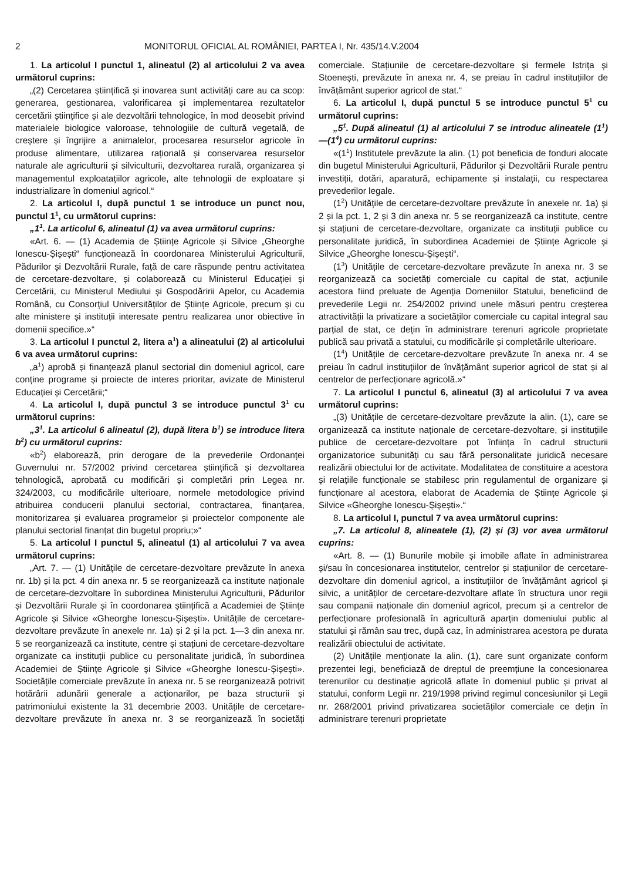2 MONITORUL OFICIAL AL ROMÂNIEI, PARTEA I, Nr. 435/14.V.2004
1. La articolul I punctul 1, alineatul (2) al articolului 2 va avea următorul cuprins:
„(2) Cercetarea științifică și inovarea sunt activități care au ca scop: generarea, gestionarea, valorificarea și implementarea rezultatelor cercetării științifice și ale dezvoltării tehnologice, în mod deosebit privind materialele biologice valoroase, tehnologiile de cultură vegetală, de creștere și îngrijire a animalelor, procesarea resurselor agricole în produse alimentare, utilizarea rațională și conservarea resurselor naturale ale agriculturii și silviculturii, dezvoltarea rurală, organizarea și managementul exploatațiilor agricole, alte tehnologii de exploatare și industrializare în domeniul agricol.“
2. La articolul I, după punctul 1 se introduce un punct nou, punctul 1<sup>1</sup>, cu următorul cuprins:
„1<sup>1</sup>. La articolul 6, alineatul (1) va avea următorul cuprins:
«Art. 6. — (1) Academia de Științe Agricole și Silvice „Gheorghe Ionescu-Șișești“ funcționează în coordonarea Ministerului Agriculturii, Pădurilor și Dezvoltării Rurale, față de care răspunde pentru activitatea de cercetare-dezvoltare, și colaborează cu Ministerul Educației și Cercetării, cu Ministerul Mediului și Gospodăririi Apelor, cu Academia Română, cu Consorțiul Universităților de Științe Agricole, precum și cu alte ministere și instituții interesate pentru realizarea unor obiective în domenii specifice.»“
3. La articolul I punctul 2, litera a<sup>1</sup>) a alineatului (2) al articolului 6 va avea următorul cuprins:
„a<sup>1</sup>) aprobă și finanțează planul sectorial din domeniul agricol, care conține programe și proiecte de interes prioritar, avizate de Ministerul Educației și Cercetării;“
4. La articolul I, după punctul 3 se introduce punctul 3<sup>1</sup> cu următorul cuprins:
„3<sup>1</sup>. La articolul 6 alineatul (2), după litera b<sup>1</sup>) se introduce litera b<sup>2</sup>) cu următorul cuprins:
«b<sup>2</sup>) elaborează, prin derogare de la prevederile Ordonanței Guvernului nr. 57/2002 privind cercetarea științifică și dezvoltarea tehnologică, aprobată cu modificări și completări prin Legea nr. 324/2003, cu modificările ulterioare, normele metodologice privind atribuirea conducerii planului sectorial, contractarea, finanțarea, monitorizarea și evaluarea programelor și proiectelor componente ale planului sectorial finanțat din bugetul propriu;»“
5. La articolul I punctul 5, alineatul (1) al articolului 7 va avea următorul cuprins:
„Art. 7. — (1) Unitățile de cercetare-dezvoltare prevăzute în anexa nr. 1b) și la pct. 4 din anexa nr. 5 se reorganizează ca institute naționale de cercetare-dezvoltare în subordinea Ministerului Agriculturii, Pădurilor și Dezvoltării Rurale și în coordonarea științifică a Academiei de Științe Agricole și Silvice «Gheorghe Ionescu-Șișești». Unitățile de cercetare-dezvoltare prevăzute în anexele nr. 1a) și 2 și la pct. 1—3 din anexa nr. 5 se reorganizează ca institute, centre și stațiuni de cercetare-dezvoltare organizate ca instituții publice cu personalitate juridică, în subordinea Academiei de Științe Agricole și Silvice «Gheorghe Ionescu-Șișești». Societățile comerciale prevăzute în anexa nr. 5 se reorganizează potrivit hotărârii adunării generale a acționarilor, pe baza structurii și patrimoniului existente la 31 decembrie 2003. Unitățile de cercetare-dezvoltare prevăzute în anexa nr. 3 se reorganizează în societăți comerciale. Stațiunile de cercetare-dezvoltare și fermele Istrița și Stoenești, prevăzute în anexa nr. 4, se preiau în cadrul instituțiilor de învățământ superior agricol de stat.“
6. La articolul I, după punctul 5 se introduce punctul 5<sup>1</sup> cu următorul cuprins:
„5<sup>1</sup>. După alineatul (1) al articolului 7 se introduc alineatele (1<sup>1</sup>)—(1<sup>4</sup>) cu următorul cuprins:
«(1<sup>1</sup>) Institutele prevăzute la alin. (1) pot beneficia de fonduri alocate din bugetul Ministerului Agriculturii, Pădurilor și Dezvoltării Rurale pentru investiții, dotări, aparatură, echipamente și instalații, cu respectarea prevederilor legale.
(1<sup>2</sup>) Unitățile de cercetare-dezvoltare prevăzute în anexele nr. 1a) și 2 și la pct. 1, 2 și 3 din anexa nr. 5 se reorganizează ca institute, centre și stațiuni de cercetare-dezvoltare, organizate ca instituții publice cu personalitate juridică, în subordinea Academiei de Științe Agricole și Silvice „Gheorghe Ionescu-Șișești“.
(1<sup>3</sup>) Unitățile de cercetare-dezvoltare prevăzute în anexa nr. 3 se reorganizează ca societăți comerciale cu capital de stat, acțiunile acestora fiind preluate de Agenția Domeniilor Statului, beneficiind de prevederile Legii nr. 254/2002 privind unele măsuri pentru creșterea atractivității la privatizare a societăților comerciale cu capital integral sau parțial de stat, ce dețin în administrare terenuri agricole proprietate publică sau privată a statului, cu modificările și completările ulterioare.
(1<sup>4</sup>) Unitățile de cercetare-dezvoltare prevăzute în anexa nr. 4 se preiau în cadrul instituțiilor de învățământ superior agricol de stat și al centrelor de perfecționare agricolă.»“
7. La articolul I punctul 6, alineatul (3) al articolului 7 va avea următorul cuprins:
„(3) Unitățile de cercetare-dezvoltare prevăzute la alin. (1), care se organizează ca institute naționale de cercetare-dezvoltare, și instituțiile publice de cercetare-dezvoltare pot înființa în cadrul structurii organizatorice subunități cu sau fără personalitate juridică necesare realizării obiectului lor de activitate. Modalitatea de constituire a acestora și relațiile funcționale se stabilesc prin regulamentul de organizare și funcționare al acestora, elaborat de Academia de Științe Agricole și Silvice «Gheorghe Ionescu-Șișești».“
8. La articolul I, punctul 7 va avea următorul cuprins:
„7. La articolul 8, alineatele (1), (2) și (3) vor avea următorul cuprins:
«Art. 8. — (1) Bunurile mobile și imobile aflate în administrarea și/sau în concesionarea institutelor, centrelor și stațiunilor de cercetare-dezvoltare din domeniul agricol, a instituțiilor de învățământ agricol și silvic, a unităților de cercetare-dezvoltare aflate în structura unor regii sau companii naționale din domeniul agricol, precum și a centrelor de perfecționare profesională în agricultură aparțin domeniului public al statului și rămân sau trec, după caz, în administrarea acestora pe durata realizării obiectului de activitate.
(2) Unitățile menționate la alin. (1), care sunt organizate conform prezentei legi, beneficiază de dreptul de preemțiune la concesionarea terenurilor cu destinație agricolă aflate în domeniul public și privat al statului, conform Legii nr. 219/1998 privind regimul concesiunilor și Legii nr. 268/2001 privind privatizarea societăților comerciale ce dețin în administrare terenuri proprietate